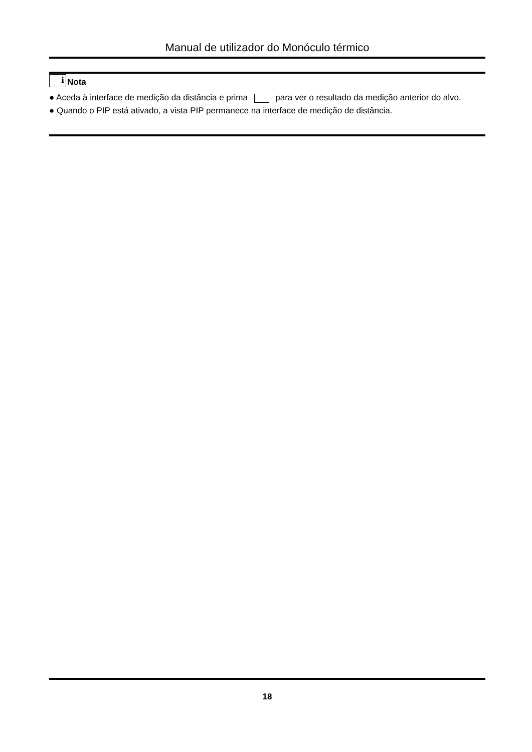Manual de utilizador do Monóculo térmico
i Nota
● Aceda à interface de medição da distância e prima para ver o resultado da medição anterior do alvo.
● Quando o PIP está ativado, a vista PIP permanece na interface de medição de distância.
18